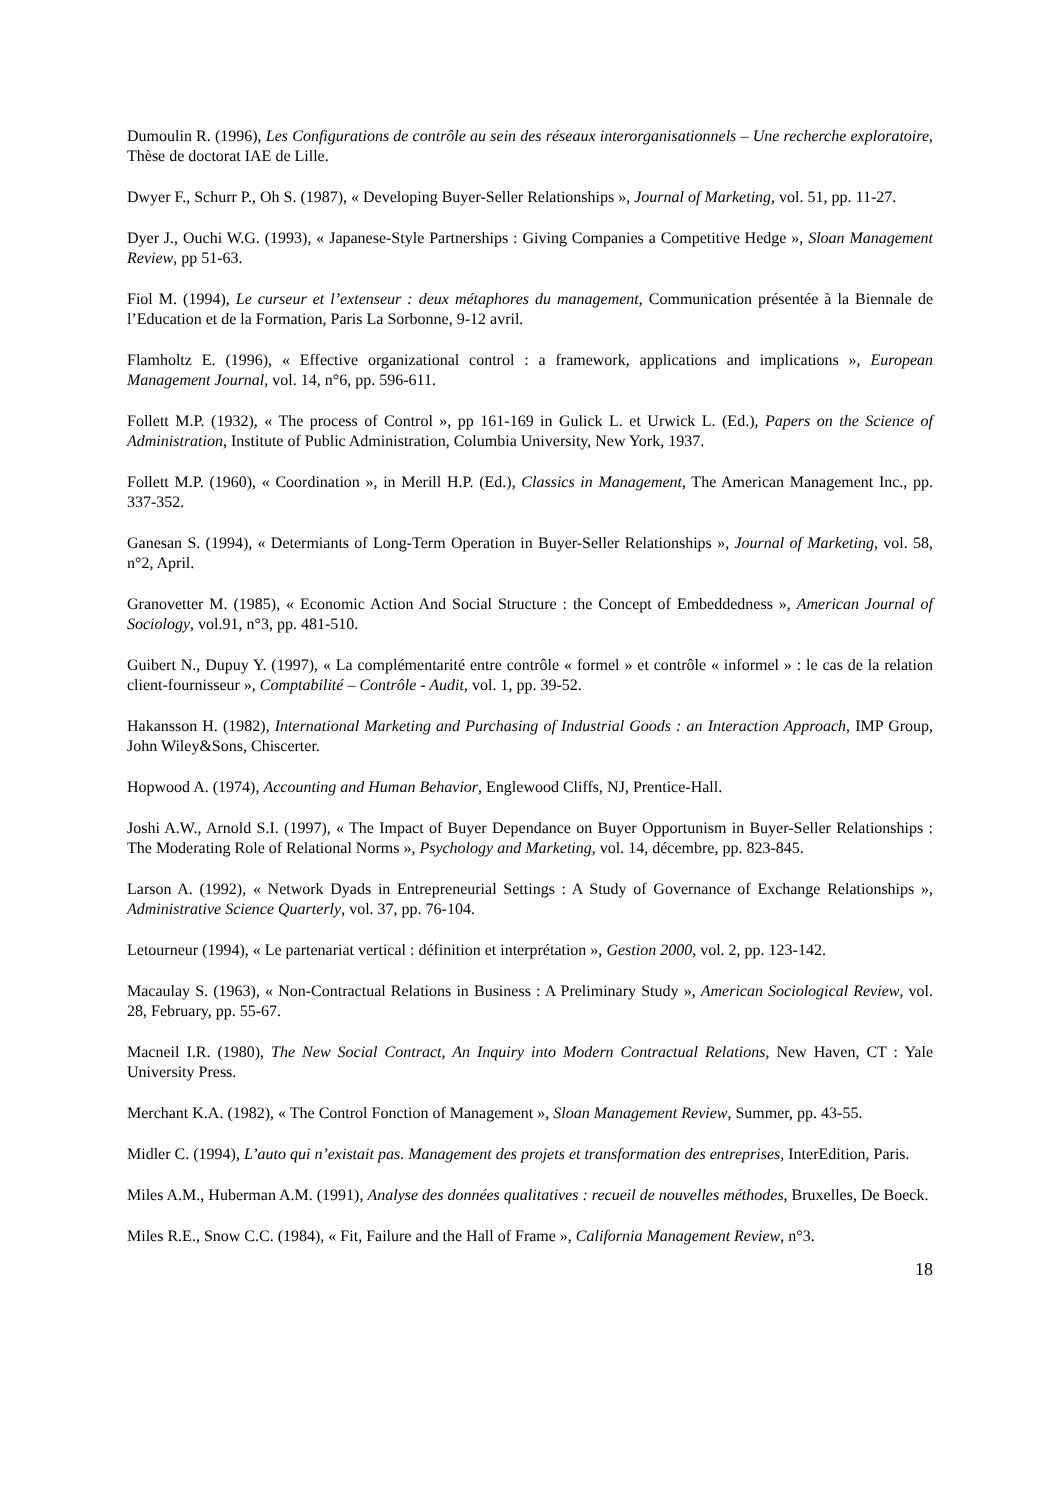Dumoulin R. (1996), Les Configurations de contrôle au sein des réseaux interorganisationnels – Une recherche exploratoire, Thèse de doctorat IAE de Lille.
Dwyer F., Schurr P., Oh S. (1987), « Developing Buyer-Seller Relationships », Journal of Marketing, vol. 51, pp. 11-27.
Dyer J., Ouchi W.G. (1993), « Japanese-Style Partnerships : Giving Companies a Competitive Hedge », Sloan Management Review, pp 51-63.
Fiol M. (1994), Le curseur et l’extenseur : deux métaphores du management, Communication présentée à la Biennale de l’Education et de la Formation, Paris La Sorbonne, 9-12 avril.
Flamholtz E. (1996), « Effective organizational control : a framework, applications and implications », European Management Journal, vol. 14, n°6, pp. 596-611.
Follett M.P. (1932), « The process of Control », pp 161-169 in Gulick L. et Urwick L. (Ed.), Papers on the Science of Administration, Institute of Public Administration, Columbia University, New York, 1937.
Follett M.P. (1960), « Coordination », in Merill H.P. (Ed.), Classics in Management, The American Management Inc., pp. 337-352.
Ganesan S. (1994), « Determiants of Long-Term Operation in Buyer-Seller Relationships », Journal of Marketing, vol. 58, n°2, April.
Granovetter M. (1985), « Economic Action And Social Structure : the Concept of Embeddedness », American Journal of Sociology, vol.91, n°3, pp. 481-510.
Guibert N., Dupuy Y. (1997), « La complémentarité entre contrôle « formel » et contrôle « informel » : le cas de la relation client-fournisseur », Comptabilité – Contrôle - Audit, vol. 1, pp. 39-52.
Hakansson H. (1982), International Marketing and Purchasing of Industrial Goods : an Interaction Approach, IMP Group, John Wiley&Sons, Chiscerter.
Hopwood A. (1974), Accounting and Human Behavior, Englewood Cliffs, NJ, Prentice-Hall.
Joshi A.W., Arnold S.I. (1997), « The Impact of Buyer Dependance on Buyer Opportunism in Buyer-Seller Relationships : The Moderating Role of Relational Norms », Psychology and Marketing, vol. 14, décembre, pp. 823-845.
Larson A. (1992), « Network Dyads in Entrepreneurial Settings : A Study of Governance of Exchange Relationships », Administrative Science Quarterly, vol. 37, pp. 76-104.
Letourneur (1994), « Le partenariat vertical : définition et interprétation », Gestion 2000, vol. 2, pp. 123-142.
Macaulay S. (1963), « Non-Contractual Relations in Business : A Preliminary Study », American Sociological Review, vol. 28, February, pp. 55-67.
Macneil I.R. (1980), The New Social Contract, An Inquiry into Modern Contractual Relations, New Haven, CT : Yale University Press.
Merchant K.A. (1982), « The Control Fonction of Management », Sloan Management Review, Summer, pp. 43-55.
Midler C. (1994), L’auto qui n’existait pas. Management des projets et transformation des entreprises, InterEdition, Paris.
Miles A.M., Huberman A.M. (1991), Analyse des données qualitatives : recueil de nouvelles méthodes, Bruxelles, De Boeck.
Miles R.E., Snow C.C. (1984), « Fit, Failure and the Hall of Frame », California Management Review, n°3.
18